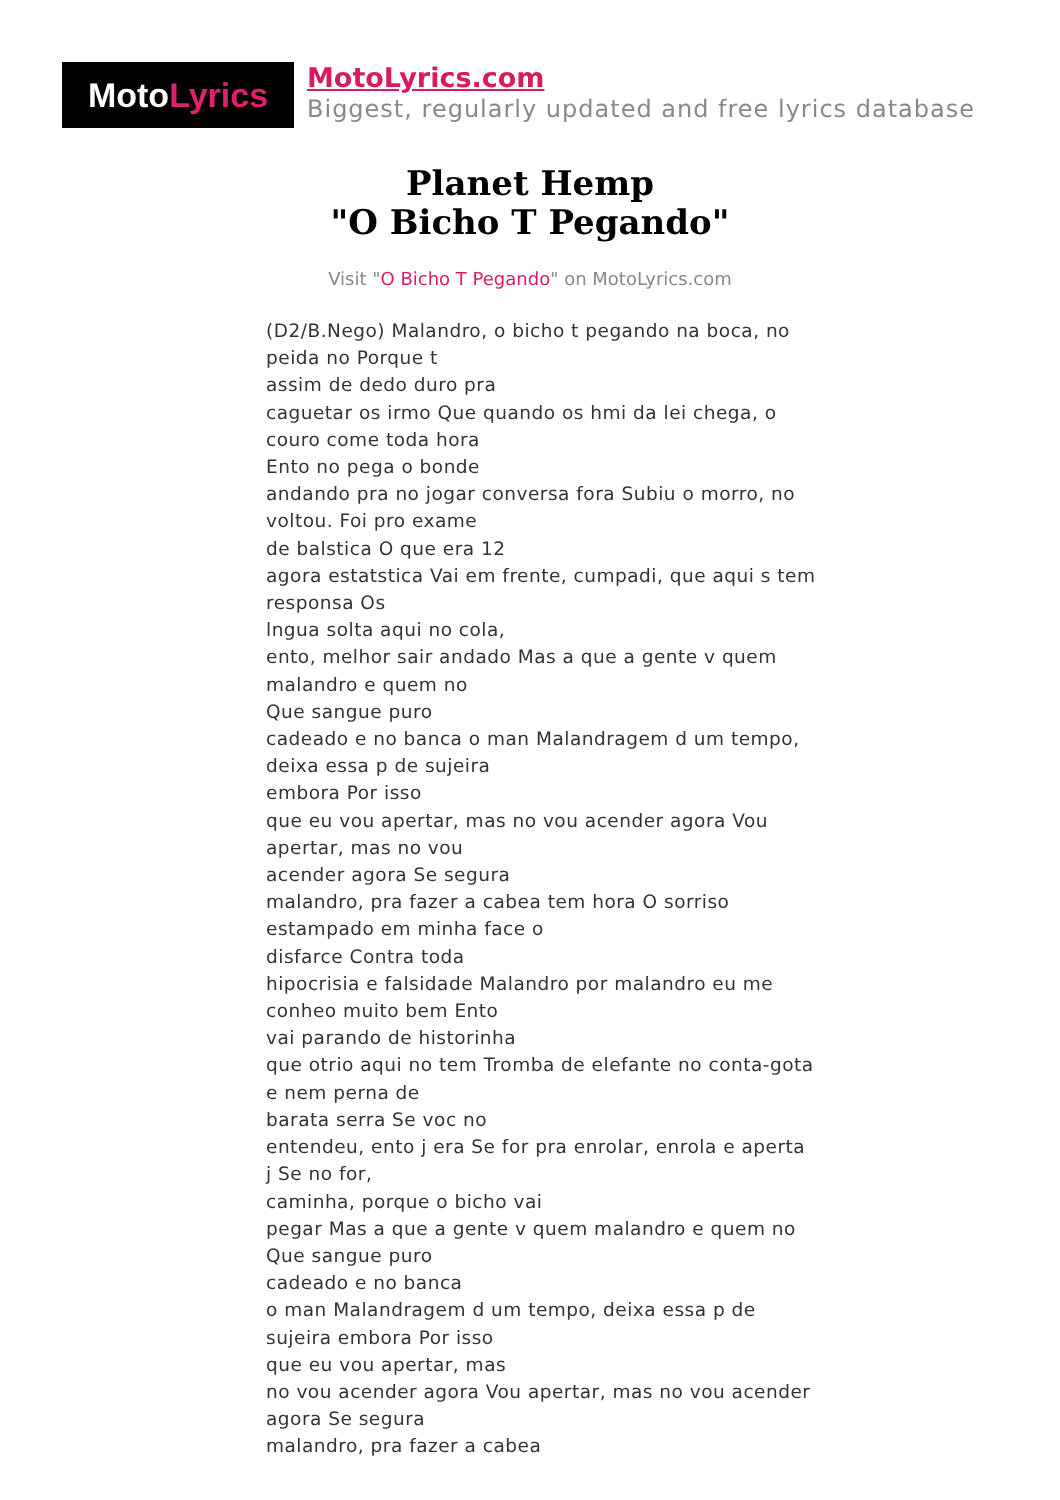Moto Lyrics
MotoLyrics.com
Biggest, regularly updated and free lyrics database
Planet Hemp
"O Bicho T Pegando"
Visit "O Bicho T Pegando" on MotoLyrics.com
(D2/B.Nego) Malandro, o bicho t pegando na boca, no peida no Porque t
assim de dedo duro pra
caguetar os irmo Que quando os hmi da lei chega, o couro come toda hora
Ento no pega o bonde
andando pra no jogar conversa fora Subiu o morro, no voltou. Foi pro exame
de balstica O que era 12
agora estatstica Vai em frente, cumpadi, que aqui s tem responsa Os
lngua solta aqui no cola,
ento, melhor sair andado Mas a que a gente v quem malandro e quem no
Que sangue puro
cadeado e no banca o man Malandragem d um tempo, deixa essa p de sujeira
embora Por isso
que eu vou apertar, mas no vou acender agora Vou apertar, mas no vou
acender agora Se segura
malandro, pra fazer a cabea tem hora O sorriso estampado em minha face o
disfarce Contra toda
hipocrisia e falsidade Malandro por malandro eu me conheo muito bem Ento
vai parando de historinha
que otrio aqui no tem Tromba de elefante no conta-gota e nem perna de
barata serra Se voc no
entendeu, ento j era Se for pra enrolar, enrola e aperta j Se no for,
caminha, porque o bicho vai
pegar Mas a que a gente v quem malandro e quem no
Que sangue puro
cadeado e no banca
o man Malandragem d um tempo, deixa essa p de sujeira embora Por isso
que eu vou apertar, mas
no vou acender agora Vou apertar, mas no vou acender agora Se segura
malandro, pra fazer a cabea